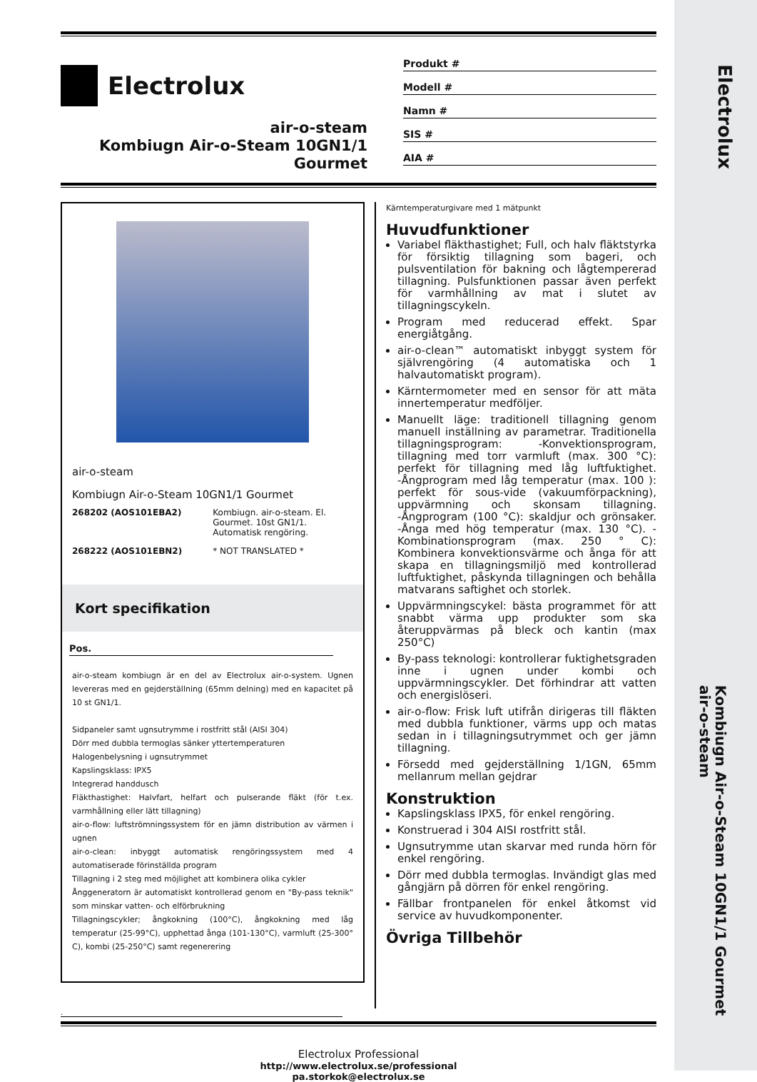Electrolux
Kombiugn Air-o-Steam 10GN1/1 Gourmet
air-o-steam
Electrolux
air-o-steam
Kombiugn Air-o-Steam 10GN1/1
Gourmet
Produkt #
Modell #
Namn #
SIS #
AIA #
air-o-steam
Kombiugn Air-o-Steam 10GN1/1 Gourmet
| 268202 (AOS101EBA2) | Kombiugn. air-o-steam. El. Gourmet. 10st GN1/1. Automatisk rengöring. |
| 268222 (AOS101EBN2) | * NOT TRANSLATED * |
Kort specifikation
Pos.
air-o-steam kombiugn är en del av Electrolux air-o-system. Ugnen levereras med en gejderställning (65mm delning) med en kapacitet på 10 st GN1/1.
Sidpaneler samt ugnsutrymme i rostfritt stål (AISI 304)
Dörr med dubbla termoglas sänker yttertemperaturen
Halogenbelysning i ugnsutrymmet
Kapslingsklass: IPX5
Integrerad handdusch
Fläkthastighet: Halvfart, helfart och pulserande fläkt (för t.ex. varmhållning eller lätt tillagning)
air-o-flow: luftströmningssystem för en jämn distribution av värmen i ugnen
air-o-clean: inbyggt automatisk rengöringssystem med 4 automatiserade förinställda program
Tillagning i 2 steg med möjlighet att kombinera olika cykler
Ånggeneratorn är automatiskt kontrollerad genom en "By-pass teknik" som minskar vatten- och elförbrukning
Tillagningscykler; ångkokning (100°C), ångkokning med låg temperatur (25-99°C), upphettad ånga (101-130°C), varmluft (25-300° C), kombi (25-250°C) samt regenerering
Kärntemperaturgivare med 1 mätpunkt
Huvudfunktioner
Variabel fläkthastighet; Full, och halv fläktstyrka för försiktig tillagning som bageri, och pulsventilation för bakning och lågtempererad tillagning. Pulsfunktionen passar även perfekt för varmhållning av mat i slutet av tillagningscykeln.
Program med reducerad effekt. Spar energiåtgång.
air-o-clean™ automatiskt inbyggt system för självrengöring (4 automatiska och 1 halvautomatiskt program).
Kärntermometer med en sensor för att mäta innertemperatur medföljer.
Manuellt läge: traditionell tillagning genom manuell inställning av parametrar. Traditionella tillagningsprogram: -Konvektionsprogram, tillagning med torr varmluft (max. 300 °C): perfekt för tillagning med låg luftfuktighet. -Ångprogram med låg temperatur (max. 100 ): perfekt för sous-vide (vakuumförpackning), uppvärmning och skonsam tillagning. -Ångprogram (100 °C): skaldjur och grönsaker. -Ånga med hög temperatur (max. 130 °C). -Kombinationsprogram (max. 250 ° C): Kombinera konvektionsvärme och ånga för att skapa en tillagningsmiljö med kontrollerad luftfuktighet, påskynda tillagningen och behålla matvarans saftighet och storlek.
Uppvärmningscykel: bästa programmet för att snabbt värma upp produkter som ska återuppvärmas på bleck och kantin (max 250°C)
By-pass teknologi: kontrollerar fuktighetsgraden inne i ugnen under kombi och uppvärmningscykler. Det förhindrar att vatten och energislöseri.
air-o-flow: Frisk luft utifrån dirigeras till fläkten med dubbla funktioner, värms upp och matas sedan in i tillagningsutrymmet och ger jämn tillagning.
Försedd med gejderställning 1/1GN, 65mm mellanrum mellan gejdrar
Konstruktion
Kapslingsklass IPX5, för enkel rengöring.
Konstruerad i 304 AISI rostfritt stål.
Ugnsutrymme utan skarvar med runda hörn för enkel rengöring.
Dörr med dubbla termoglas. Invändigt glas med gångjärn på dörren för enkel rengöring.
Fällbar frontpanelen för enkel åtkomst vid service av huvudkomponenter.
Övriga Tillbehör
.
Electrolux Professional
http://www.electrolux.se/professional
pa.storkok@electrolux.se